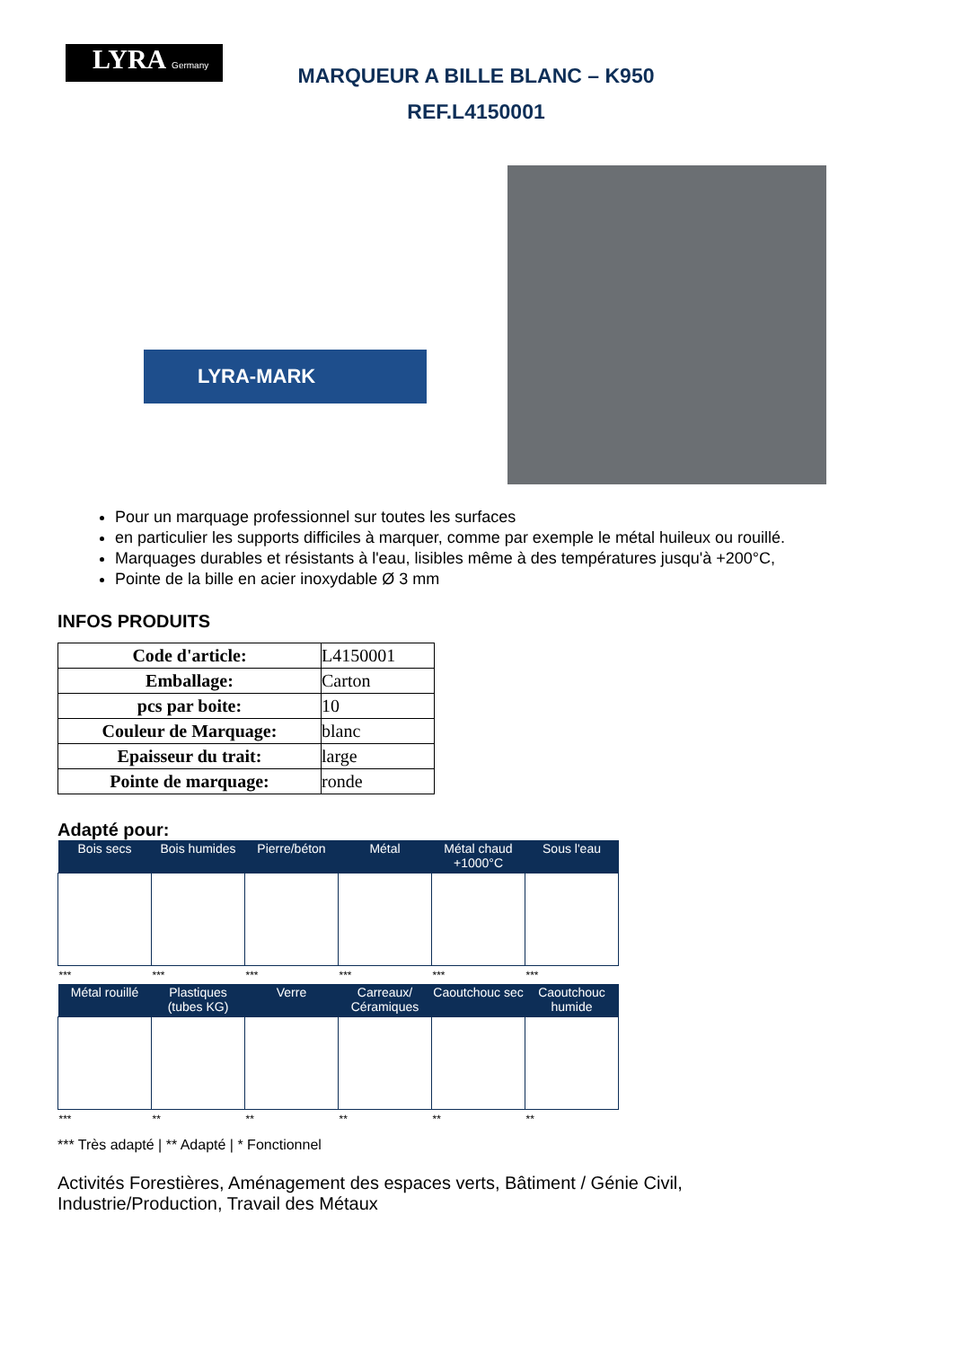LYRA Germany
MARQUEUR A BILLE BLANC – K950
REF.L4150001
LYRA-MARK
Pour un marquage professionnel sur toutes les surfaces
en particulier les supports difficiles à marquer, comme par exemple le métal huileux ou rouillé.
Marquages durables et résistants à l'eau, lisibles même à des températures jusqu'à +200°C,
Pointe de la bille en acier inoxydable Ø 3 mm
INFOS PRODUITS
| Code d'article: | L4150001 |
| Emballage: | Carton |
| pcs par boite: | 10 |
| Couleur de Marquage: | blanc |
| Epaisseur du trait: | large |
| Pointe de marquage: | ronde |
Adapté pour:
| Bois secs | Bois humides | Pierre/béton | Métal | Métal chaud +1000°C | Sous l'eau |
| --- | --- | --- | --- | --- | --- |
| *** | *** | *** | *** | *** | *** |
| Métal rouillé | Plastiques (tubes KG) | Verre | Carreaux/ Céramiques | Caoutchouc sec | Caoutchouc humide |
| *** | ** | ** | ** | ** | ** |
*** Très adapté | ** Adapté | * Fonctionnel
Activités Forestières, Aménagement des espaces verts, Bâtiment / Génie Civil,
Industrie/Production, Travail des Métaux